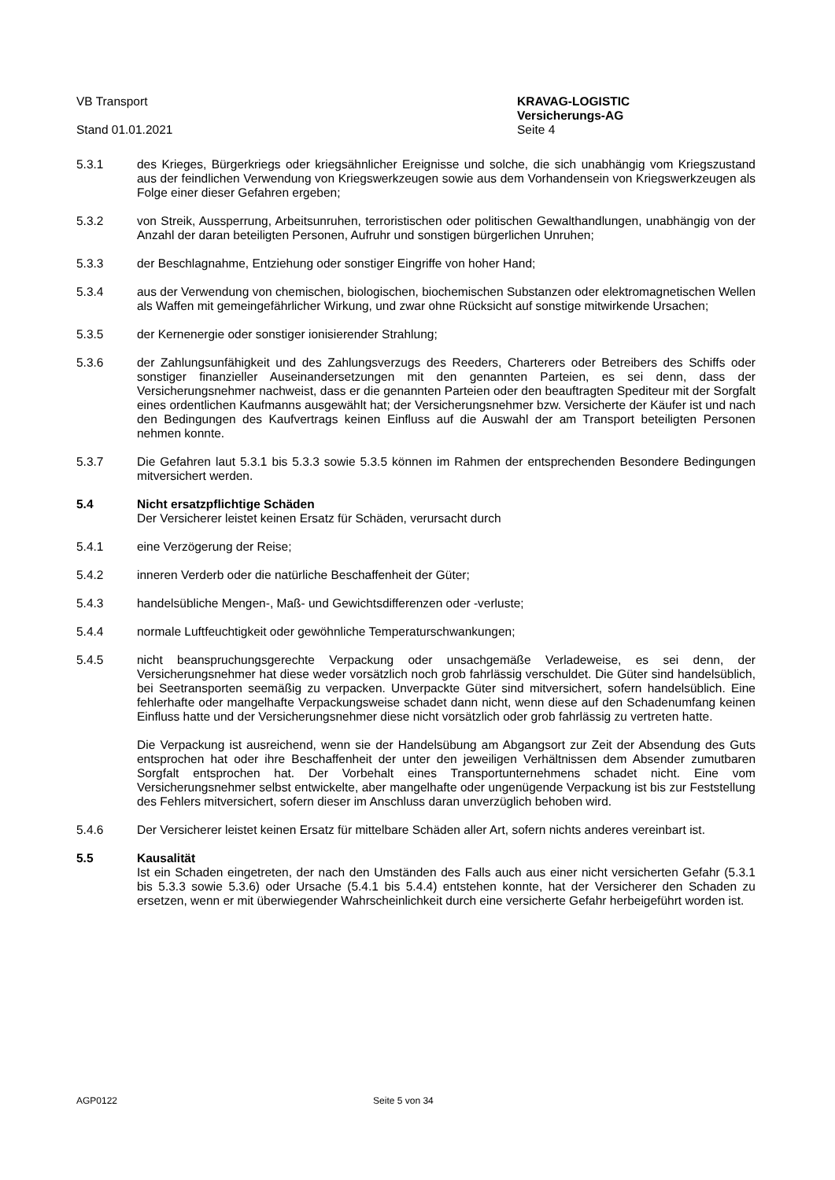VB Transport
Stand 01.01.2021
KRAVAG-LOGISTIC
Versicherungs-AG
Seite 4
5.3.1 des Krieges, Bürgerkriegs oder kriegsähnlicher Ereignisse und solche, die sich unabhängig vom Kriegszustand aus der feindlichen Verwendung von Kriegswerkzeugen sowie aus dem Vorhandensein von Kriegswerkzeugen als Folge einer dieser Gefahren ergeben;
5.3.2 von Streik, Aussperrung, Arbeitsunruhen, terroristischen oder politischen Gewalthandlungen, unabhängig von der Anzahl der daran beteiligten Personen, Aufruhr und sonstigen bürgerlichen Unruhen;
5.3.3 der Beschlagnahme, Entziehung oder sonstiger Eingriffe von hoher Hand;
5.3.4 aus der Verwendung von chemischen, biologischen, biochemischen Substanzen oder elektromagnetischen Wellen als Waffen mit gemeingefährlicher Wirkung, und zwar ohne Rücksicht auf sonstige mitwirkende Ursachen;
5.3.5 der Kernenergie oder sonstiger ionisierender Strahlung;
5.3.6 der Zahlungsunfähigkeit und des Zahlungsverzugs des Reeders, Charterers oder Betreibers des Schiffs oder sonstiger finanzieller Auseinandersetzungen mit den genannten Parteien, es sei denn, dass der Versicherungsnehmer nachweist, dass er die genannten Parteien oder den beauftragten Spediteur mit der Sorgfalt eines ordentlichen Kaufmanns ausgewählt hat; der Versicherungsnehmer bzw. Versicherte der Käufer ist und nach den Bedingungen des Kaufvertrags keinen Einfluss auf die Auswahl der am Transport beteiligten Personen nehmen konnte.
5.3.7 Die Gefahren laut 5.3.1 bis 5.3.3 sowie 5.3.5 können im Rahmen der entsprechenden Besondere Bedingungen mitversichert werden.
5.4 Nicht ersatzpflichtige Schäden
Der Versicherer leistet keinen Ersatz für Schäden, verursacht durch
5.4.1 eine Verzögerung der Reise;
5.4.2 inneren Verderb oder die natürliche Beschaffenheit der Güter;
5.4.3 handelsübliche Mengen-, Maß- und Gewichtsdifferenzen oder -verluste;
5.4.4 normale Luftfeuchtigkeit oder gewöhnliche Temperaturschwankungen;
5.4.5 nicht beanspruchungsgerechte Verpackung oder unsachgemäße Verladeweise, es sei denn, der Versicherungsnehmer hat diese weder vorsätzlich noch grob fahrlässig verschuldet. Die Güter sind handelsüblich, bei Seetransporten seemäßig zu verpacken. Unverpackte Güter sind mitversichert, sofern handelsüblich. Eine fehlerhafte oder mangelhafte Verpackungsweise schadet dann nicht, wenn diese auf den Schadenumfang keinen Einfluss hatte und der Versicherungsnehmer diese nicht vorsätzlich oder grob fahrlässig zu vertreten hatte.
Die Verpackung ist ausreichend, wenn sie der Handelsübung am Abgangsort zur Zeit der Absendung des Guts entsprochen hat oder ihre Beschaffenheit der unter den jeweiligen Verhältnissen dem Absender zumutbaren Sorgfalt entsprochen hat. Der Vorbehalt eines Transportunternehmens schadet nicht. Eine vom Versicherungsnehmer selbst entwickelte, aber mangelhafte oder ungenügende Verpackung ist bis zur Feststellung des Fehlers mitversichert, sofern dieser im Anschluss daran unverzüglich behoben wird.
5.4.6 Der Versicherer leistet keinen Ersatz für mittelbare Schäden aller Art, sofern nichts anderes vereinbart ist.
5.5 Kausalität
Ist ein Schaden eingetreten, der nach den Umständen des Falls auch aus einer nicht versicherten Gefahr (5.3.1 bis 5.3.3 sowie 5.3.6) oder Ursache (5.4.1 bis 5.4.4) entstehen konnte, hat der Versicherer den Schaden zu ersetzen, wenn er mit überwiegender Wahrscheinlichkeit durch eine versicherte Gefahr herbeigeführt worden ist.
AGP0122 Seite 5 von 34